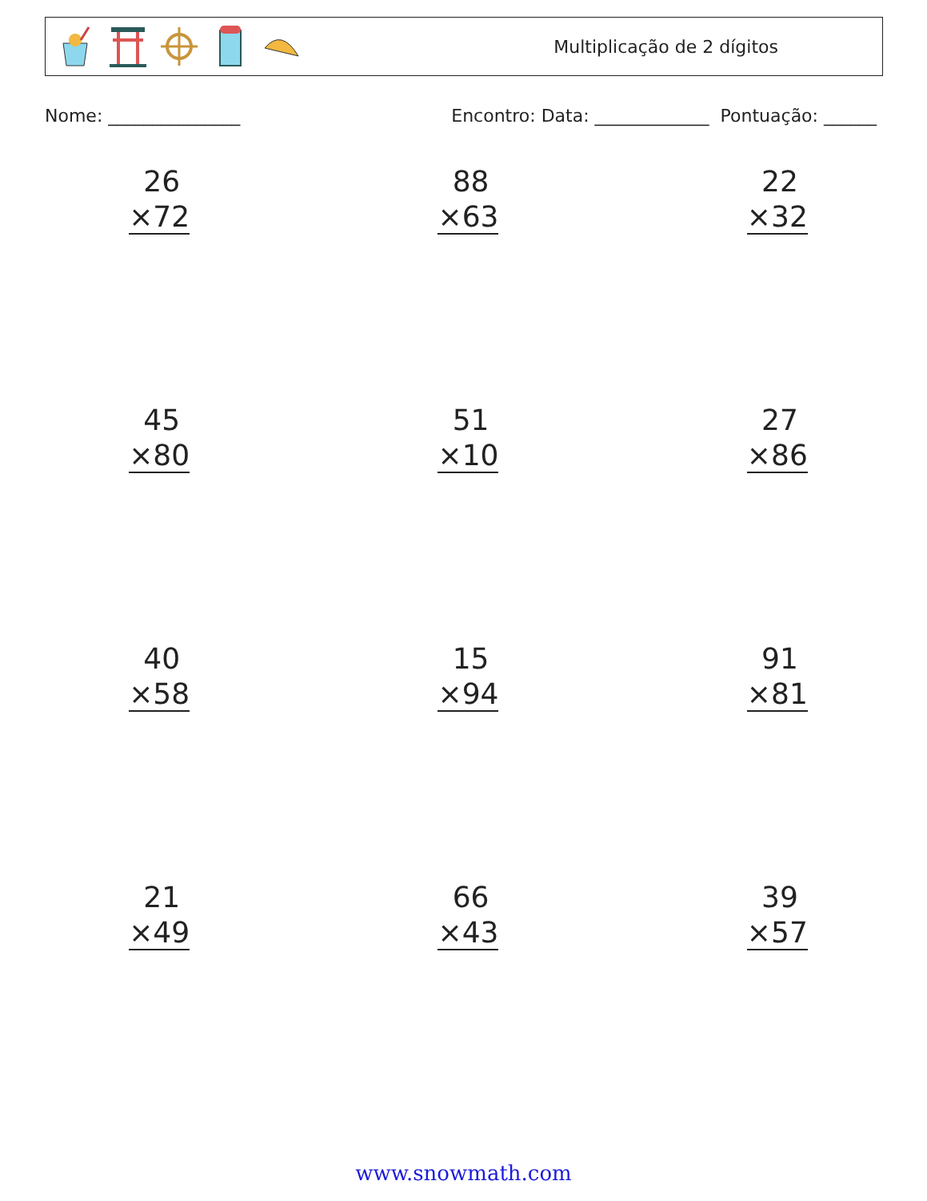Multiplicação de 2 dígitos
Nome: _______________ Encontro: Data: _____________ Pontuação: ______
26
×72
88
×63
22
×32
45
×80
51
×10
27
×86
40
×58
15
×94
91
×81
21
×49
66
×43
39
×57
www.snowmath.com